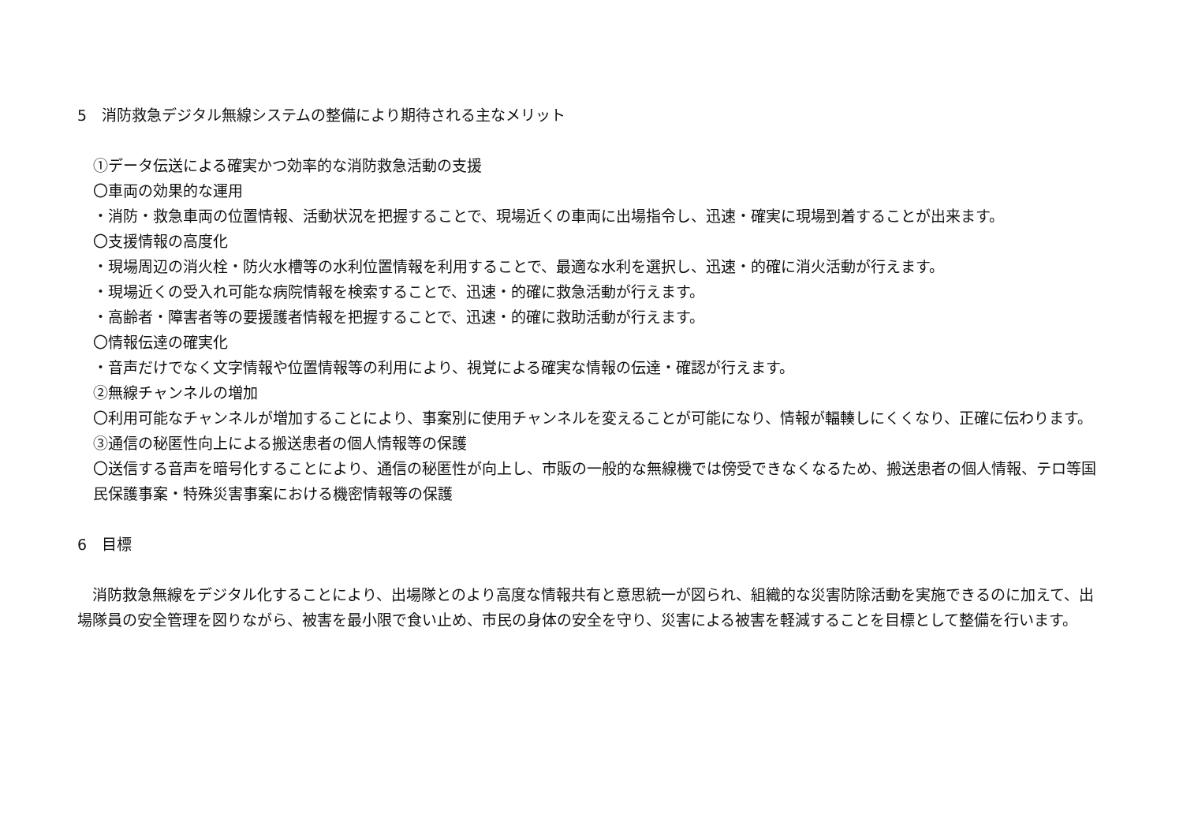5　消防救急デジタル無線システムの整備により期待される主なメリット
①データ伝送による確実かつ効率的な消防救急活動の支援
〇車両の効果的な運用
・消防・救急車両の位置情報、活動状況を把握することで、現場近くの車両に出場指令し、迅速・確実に現場到着することが出来ます。
〇支援情報の高度化
・現場周辺の消火栓・防火水槽等の水利位置情報を利用することで、最適な水利を選択し、迅速・的確に消火活動が行えます。
・現場近くの受入れ可能な病院情報を検索することで、迅速・的確に救急活動が行えます。
・高齢者・障害者等の要援護者情報を把握することで、迅速・的確に救助活動が行えます。
〇情報伝達の確実化
・音声だけでなく文字情報や位置情報等の利用により、視覚による確実な情報の伝達・確認が行えます。
②無線チャンネルの増加
〇利用可能なチャンネルが増加することにより、事案別に使用チャンネルを変えることが可能になり、情報が輻輳しにくくなり、正確に伝わります。
③通信の秘匿性向上による搬送患者の個人情報等の保護
〇送信する音声を暗号化することにより、通信の秘匿性が向上し、市販の一般的な無線機では傍受できなくなるため、搬送患者の個人情報、テロ等国民保護事案・特殊災害事案における機密情報等の保護
6　目標
　消防救急無線をデジタル化することにより、出場隊とのより高度な情報共有と意思統一が図られ、組織的な災害防除活動を実施できるのに加えて、出場隊員の安全管理を図りながら、被害を最小限で食い止め、市民の身体の安全を守り、災害による被害を軽減することを目標として整備を行います。